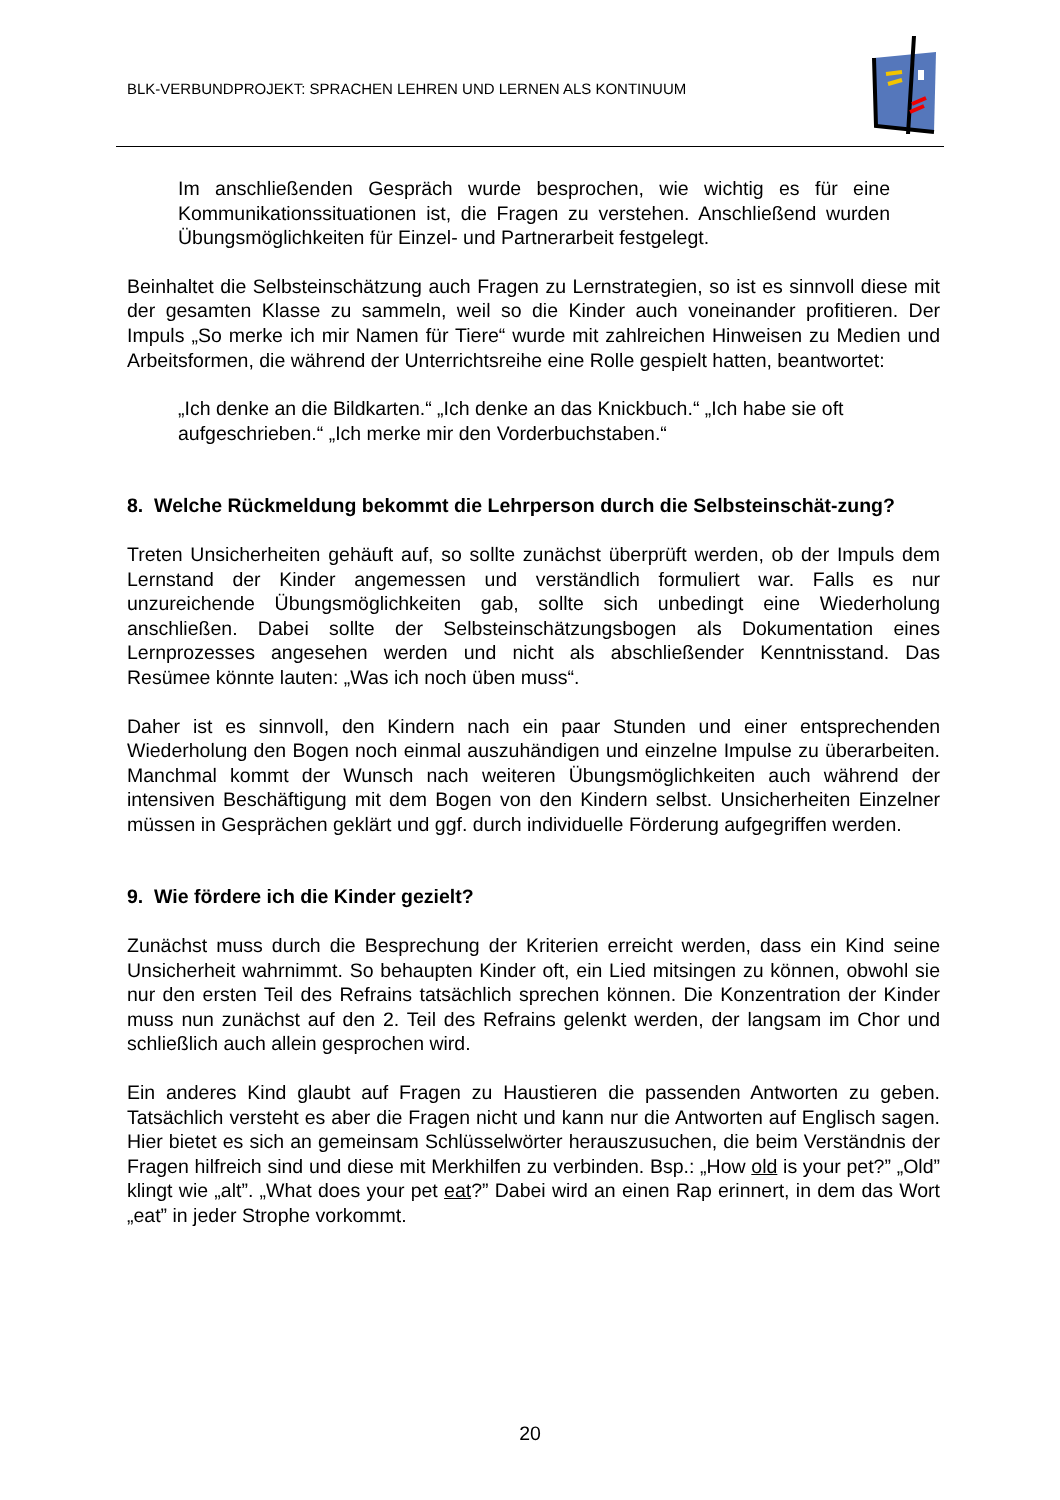BLK-VERBUNDPROJEKT: SPRACHEN LEHREN UND LERNEN ALS KONTINUUM
Im anschließenden Gespräch wurde besprochen, wie wichtig es für eine Kommunikationssituationen ist, die Fragen zu verstehen. Anschließend wurden Übungsmöglichkeiten für Einzel- und Partnerarbeit festgelegt.
Beinhaltet die Selbsteinschätzung auch Fragen zu Lernstrategien, so ist es sinnvoll diese mit der gesamten Klasse zu sammeln, weil so die Kinder auch voneinander profitieren. Der Impuls „So merke ich mir Namen für Tiere“ wurde mit zahlreichen Hinweisen zu Medien und Arbeitsformen, die während der Unterrichtsreihe eine Rolle gespielt hatten, beantwortet:
„Ich denke an die Bildkarten.“ „Ich denke an das Knickbuch.“ „Ich habe sie oft aufgeschrieben.“ „Ich merke mir den Vorderbuchstaben.“
8. Welche Rückmeldung bekommt die Lehrperson durch die Selbsteinschät-zung?
Treten Unsicherheiten gehäuft auf, so sollte zunächst überprüft werden, ob der Impuls dem Lernstand der Kinder angemessen und verständlich formuliert war. Falls es nur unzureichende Übungsmöglichkeiten gab, sollte sich unbedingt eine Wiederholung anschließen. Dabei sollte der Selbsteinschätzungsbogen als Dokumentation eines Lernprozesses angesehen werden und nicht als abschließender Kenntnisstand. Das Resümee könnte lauten: „Was ich noch üben muss“.
Daher ist es sinnvoll, den Kindern nach ein paar Stunden und einer entsprechenden Wiederholung den Bogen noch einmal auszuhändigen und einzelne Impulse zu überarbeiten. Manchmal kommt der Wunsch nach weiteren Übungsmöglichkeiten auch während der intensiven Beschäftigung mit dem Bogen von den Kindern selbst. Unsicherheiten Einzelner müssen in Gesprächen geklärt und ggf. durch individuelle Förderung aufgegriffen werden.
9. Wie fördere ich die Kinder gezielt?
Zunächst muss durch die Besprechung der Kriterien erreicht werden, dass ein Kind seine Unsicherheit wahrnimmt. So behaupten Kinder oft, ein Lied mitsingen zu können, obwohl sie nur den ersten Teil des Refrains tatsächlich sprechen können. Die Konzentration der Kinder muss nun zunächst auf den 2. Teil des Refrains gelenkt werden, der langsam im Chor und schließlich auch allein gesprochen wird.
Ein anderes Kind glaubt auf Fragen zu Haustieren die passenden Antworten zu geben. Tatsächlich versteht es aber die Fragen nicht und kann nur die Antworten auf Englisch sagen. Hier bietet es sich an gemeinsam Schlüsselwörter herauszusuchen, die beim Verständnis der Fragen hilfreich sind und diese mit Merkhilfen zu verbinden. Bsp.: „How old is your pet?” „Old” klingt wie „alt”. „What does your pet eat?” Dabei wird an einen Rap erinnert, in dem das Wort „eat” in jeder Strophe vorkommt.
20